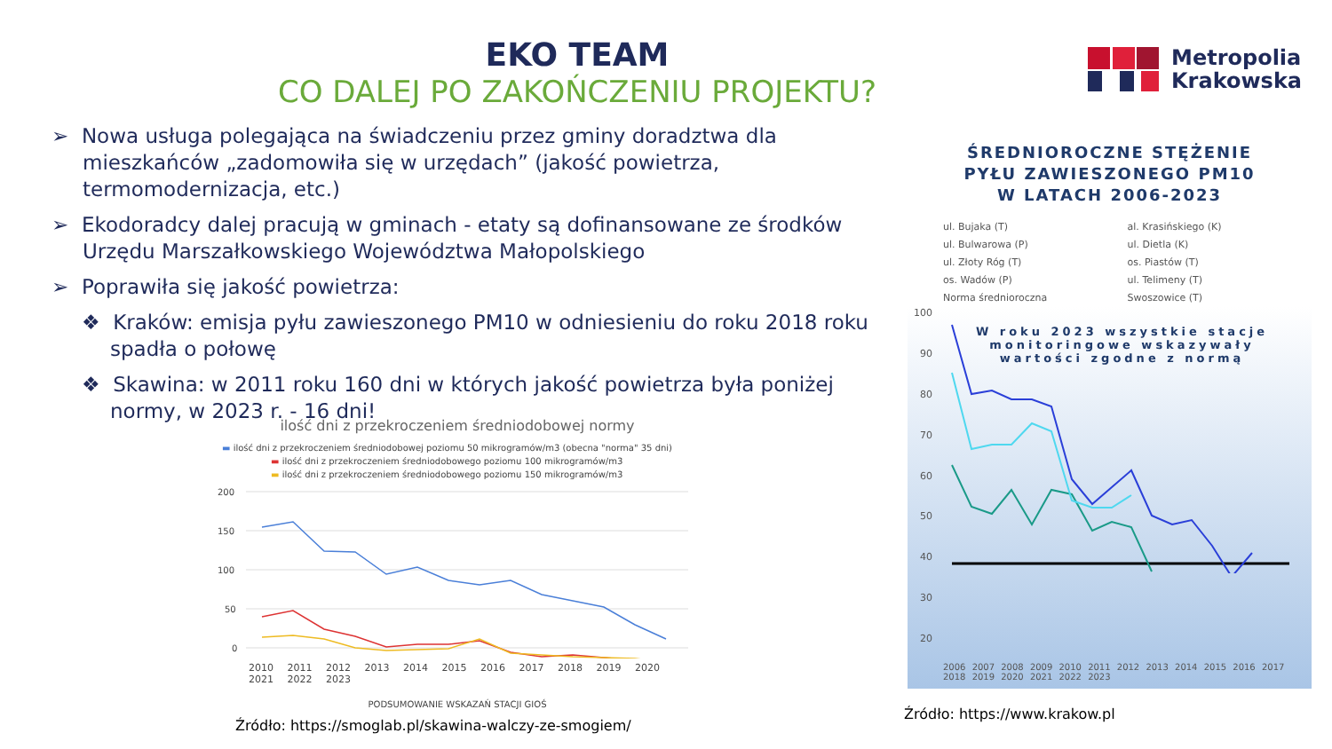EKO TEAM
CO DALEJ PO ZAKOŃCZENIU PROJEKTU?
Metropolia
Krakowska
➢ Nowa usługa polegająca na świadczeniu przez gminy doradztwa dla mieszkańców „zadomowiła się w urzędach” (jakość powietrza, termomodernizacja, etc.)
➢ Ekodoradcy dalej pracują w gminach - etaty są dofinansowane ze środków Urzędu Marszałkowskiego Województwa Małopolskiego
➢ Poprawiła się jakość powietrza:
❖ Kraków: emisja pyłu zawieszonego PM10 w odniesieniu do roku 2018 roku spadła o połowę
❖ Skawina: w 2011 roku 160 dni w których jakość powietrza była poniżej normy, w 2023 r. - 16 dni!
ilość dni z przekroczeniem średniodobowej normy
▬ ilość dni z przekroczeniem średniodobowej poziomu 50 mikrogramów/m3 (obecna "norma" 35 dni)
▬ ilość dni z przekroczeniem średniodobowego poziomu 100 mikrogramów/m3
▬ ilość dni z przekroczeniem średniodobowego poziomu 150 mikrogramów/m3
200
150
100
50
0
2010 2011 2012 2013 2014 2015 2016 2017 2018 2019 2020 2021 2022 2023
PODSUMOWANIE WSKAZAŃ STACJI GIOŚ
Źródło: https://smoglab.pl/skawina-walczy-ze-smogiem/
ŚREDNIOROCZNE STĘŻENIE
PYŁU ZAWIESZONEGO PM10
W LATACH 2006-2023
ul. Bujaka (T)
al. Krasińskiego (K)
ul. Bulwarowa (P)
ul. Dietla (K)
ul. Złoty Róg (T)
os. Piastów (T)
os. Wadów (P)
ul. Telimeny (T)
Norma średnioroczna
Swoszowice (T)
100
90
80
70
60
50
40
30
20
W roku 2023 wszystkie stacje
monitoringowe wskazywały
wartości zgodne z normą
2006 2007 2008 2009 2010 2011 2012 2013 2014 2015 2016 2017 2018 2019 2020 2021 2022 2023
Źródło: https://www.krakow.pl